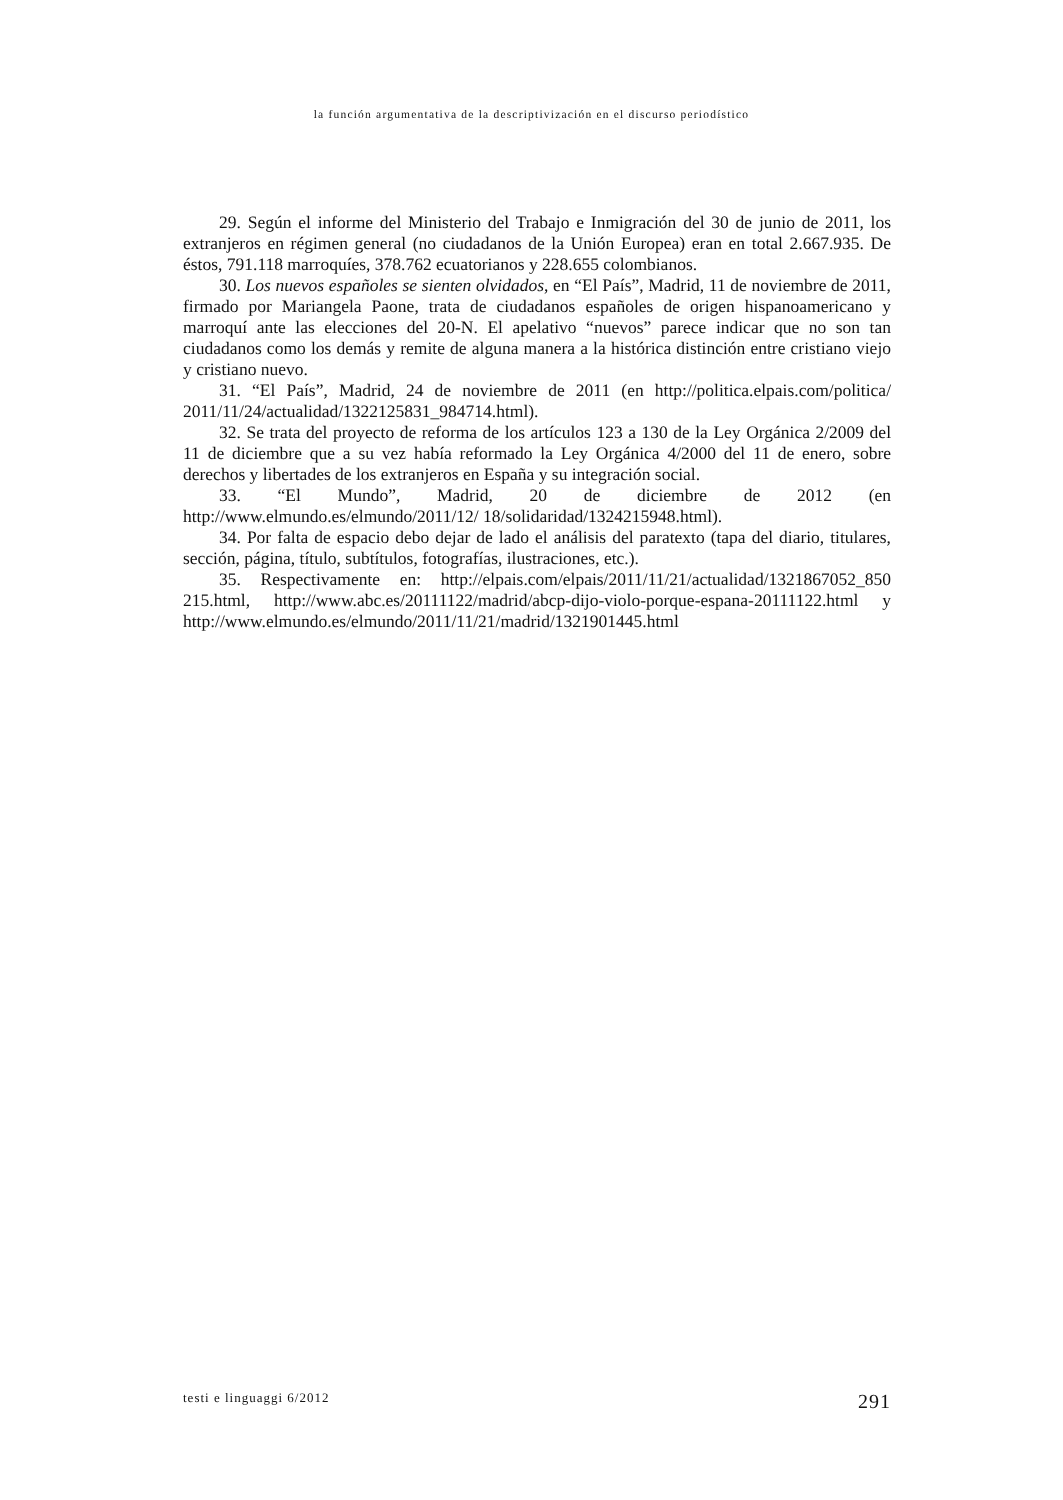la función argumentativa de la descriptivización en el discurso periodístico
29. Según el informe del Ministerio del Trabajo e Inmigración del 30 de junio de 2011, los extranjeros en régimen general (no ciudadanos de la Unión Europea) eran en total 2.667.935. De éstos, 791.118 marroquíes, 378.762 ecuatorianos y 228.655 colombianos.
30. Los nuevos españoles se sienten olvidados, en “El País”, Madrid, 11 de noviembre de 2011, firmado por Mariangela Paone, trata de ciudadanos españoles de origen hispanoamericano y marroquí ante las elecciones del 20-N. El apelativo “nuevos” parece indicar que no son tan ciudadanos como los demás y remite de alguna manera a la histórica distinción entre cristiano viejo y cristiano nuevo.
31. “El País”, Madrid, 24 de noviembre de 2011 (en http://politica.elpais.com/politica/ 2011/11/24/actualidad/1322125831_984714.html).
32. Se trata del proyecto de reforma de los artículos 123 a 130 de la Ley Orgánica 2/2009 del 11 de diciembre que a su vez había reformado la Ley Orgánica 4/2000 del 11 de enero, sobre derechos y libertades de los extranjeros en España y su integración social.
33. “El Mundo”, Madrid, 20 de diciembre de 2012 (en http://www.elmundo.es/elmundo/2011/12/ 18/solidaridad/1324215948.html).
34. Por falta de espacio debo dejar de lado el análisis del paratexto (tapa del diario, titulares, sección, página, título, subtítulos, fotografías, ilustraciones, etc.).
35. Respectivamente en: http://elpais.com/elpais/2011/11/21/actualidad/1321867052_850 215.html, http://www.abc.es/20111122/madrid/abcp-dijo-violo-porque-espana-20111122.html y http://www.elmundo.es/elmundo/2011/11/21/madrid/1321901445.html
testi e linguaggi 6/2012 291